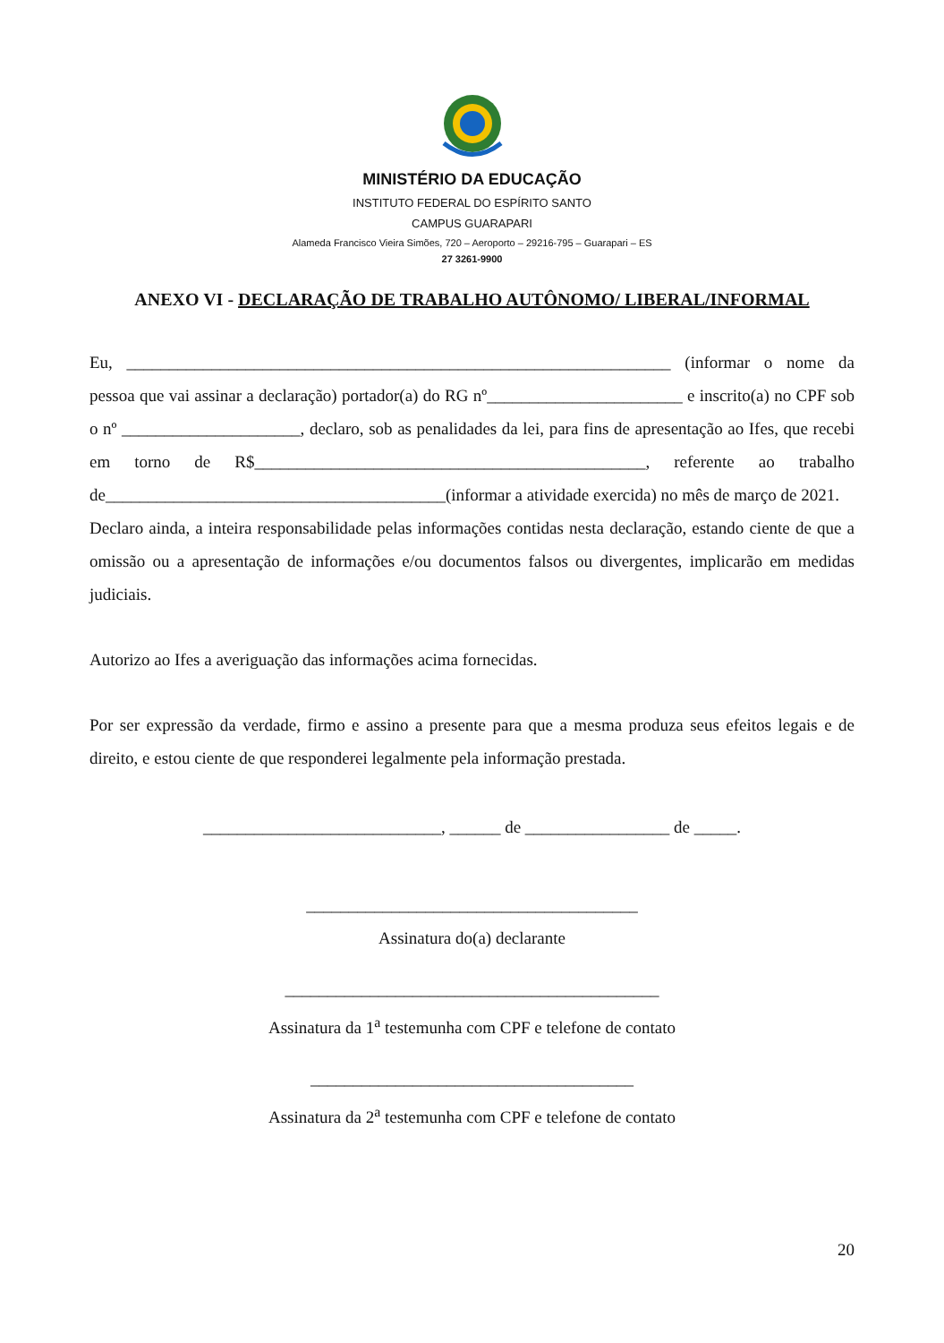MINISTÉRIO DA EDUCAÇÃO
INSTITUTO FEDERAL DO ESPÍRITO SANTO
CAMPUS GUARAPARI
Alameda Francisco Vieira Simões, 720 – Aeroporto – 29216-795 – Guarapari – ES
27 3261-9900
ANEXO VI - DECLARAÇÃO DE TRABALHO AUTÔNOMO/ LIBERAL/INFORMAL
Eu, ________________________________________________________________ (informar o nome da pessoa que vai assinar a declaração) portador(a) do RG nº_______________________ e inscrito(a) no CPF sob o nº _____________________, declaro, sob as penalidades da lei, para fins de apresentação ao Ifes, que recebi em torno de R$______________________________________________, referente ao trabalho de________________________________________(informar a atividade exercida) no mês de março de 2021.
Declaro ainda, a inteira responsabilidade pelas informações contidas nesta declaração, estando ciente de que a omissão ou a apresentação de informações e/ou documentos falsos ou divergentes, implicarão em medidas judiciais.
Autorizo ao Ifes a averiguação das informações acima fornecidas.
Por ser expressão da verdade, firmo e assino a presente para que a mesma produza seus efeitos legais e de direito, e estou ciente de que responderei legalmente pela informação prestada.
____________________________, ______ de _________________ de _____.
_______________________________________
Assinatura do(a) declarante
____________________________________________
Assinatura da 1<sup>a</sup> testemunha com CPF e telefone de contato
______________________________________
Assinatura da 2<sup>a</sup> testemunha com CPF e telefone de contato
20